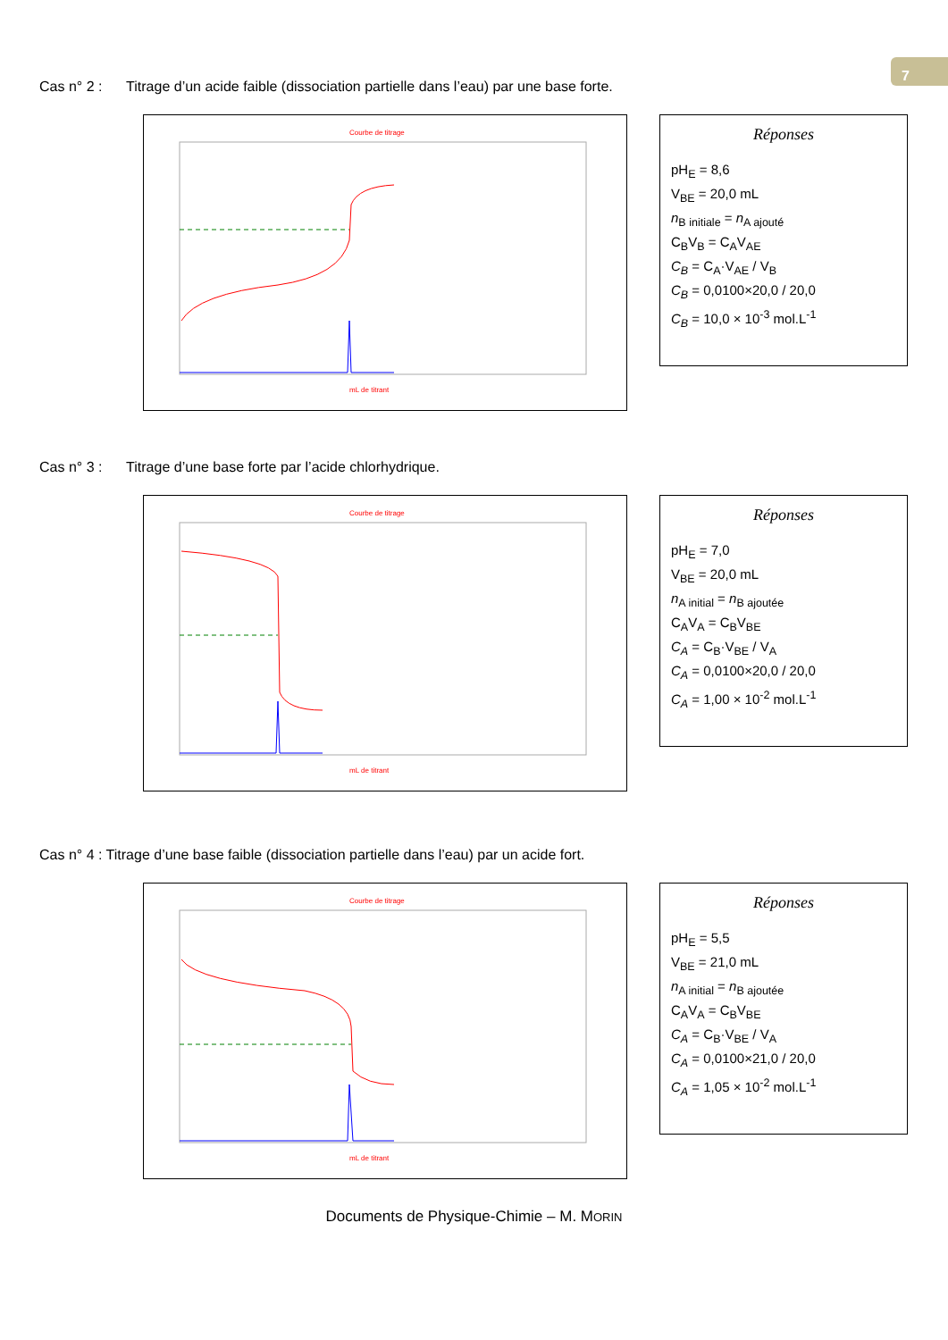7
Cas n° 2 : Titrage d’un acide faible (dissociation partielle dans l’eau) par une base forte.
Courbe de titrage
mL de titrant
Réponses
pH<sub>E</sub> = 8,6
V<sub>BE</sub> = 20,0 mL
n<sub>B initiale</sub> = n<sub>A ajouté</sub>
C<sub>B</sub>V<sub>B</sub> = C<sub>A</sub>V<sub>AE</sub>
C<sub>B</sub> = C<sub>A</sub>·V<sub>AE</sub> / V<sub>B</sub>
C<sub>B</sub> = 0,0100×20,0 / 20,0
C<sub>B</sub> = 10,0 × 10<sup>-3</sup> mol.L<sup>-1</sup>
Cas n° 3 : Titrage d’une base forte par l’acide chlorhydrique.
Courbe de titrage
mL de titrant
Réponses
pH<sub>E</sub> = 7,0
V<sub>BE</sub> = 20,0 mL
n<sub>A initial</sub> = n<sub>B ajoutée</sub>
C<sub>A</sub>V<sub>A</sub> = C<sub>B</sub>V<sub>BE</sub>
C<sub>A</sub> = C<sub>B</sub>·V<sub>BE</sub> / V<sub>A</sub>
C<sub>A</sub> = 0,0100×20,0 / 20,0
C<sub>A</sub> = 1,00 × 10<sup>-2</sup> mol.L<sup>-1</sup>
Cas n° 4 : Titrage d’une base faible (dissociation partielle dans l’eau) par un acide fort.
Courbe de titrage
mL de titrant
Réponses
pH<sub>E</sub> = 5,5
V<sub>BE</sub> = 21,0 mL
n<sub>A initial</sub> = n<sub>B ajoutée</sub>
C<sub>A</sub>V<sub>A</sub> = C<sub>B</sub>V<sub>BE</sub>
C<sub>A</sub> = C<sub>B</sub>·V<sub>BE</sub> / V<sub>A</sub>
C<sub>A</sub> = 0,0100×21,0 / 20,0
C<sub>A</sub> = 1,05 × 10<sup>-2</sup> mol.L<sup>-1</sup>
Documents de Physique-Chimie – M. MORIN